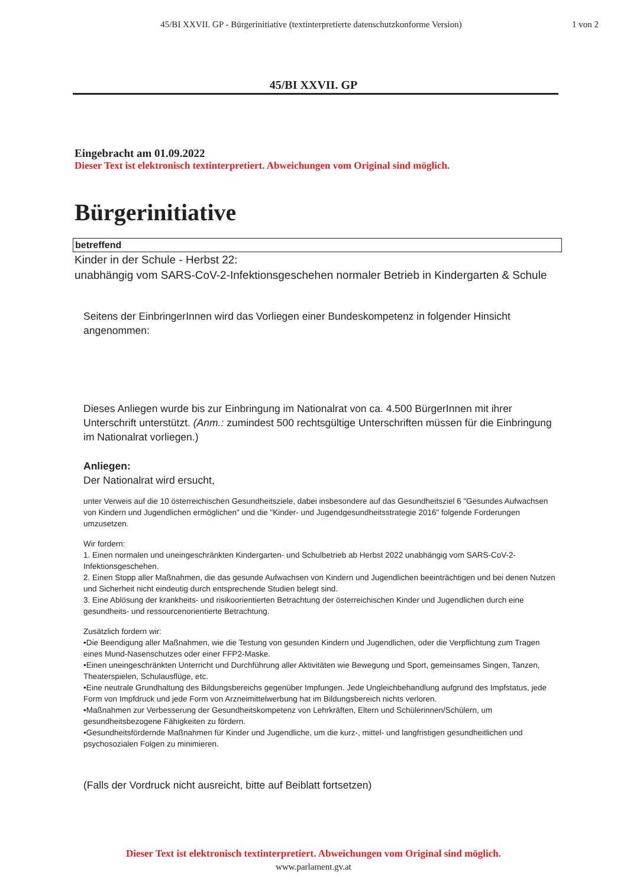45/BI XXVII. GP - Bürgerinitiative (textinterpretierte datenschutzkonforme Version)
1 von 2
45/BI XXVII. GP
Eingebracht am 01.09.2022
Dieser Text ist elektronisch textinterpretiert. Abweichungen vom Original sind möglich.
Bürgerinitiative
betreffend
Kinder in der Schule - Herbst 22:
unabhängig vom SARS-CoV-2-Infektionsgeschehen normaler Betrieb in Kindergarten & Schule
Seitens der EinbringerInnen wird das Vorliegen einer Bundeskompetenz in folgender Hinsicht angenommen:
Dieses Anliegen wurde bis zur Einbringung im Nationalrat von ca. 4.500 BürgerInnen mit ihrer Unterschrift unterstützt. (Anm.: zumindest 500 rechtsgültige Unterschriften müssen für die Einbringung im Nationalrat vorliegen.)
Anliegen:
Der Nationalrat wird ersucht,
unter Verweis auf die 10 österreichischen Gesundheitsziele, dabei insbesondere auf das Gesundheitsziel 6 "Gesundes Aufwachsen von Kindern und Jugendlichen ermöglichen" und die "Kinder- und Jugendgesundheitsstrategie 2016" folgende Forderungen umzusetzen.
Wir fordern:
1. Einen normalen und uneingeschränkten Kindergarten- und Schulbetrieb ab Herbst 2022 unabhängig vom SARS-CoV-2-Infektionsgeschehen.
2. Einen Stopp aller Maßnahmen, die das gesunde Aufwachsen von Kindern und Jugendlichen beeinträchtigen und bei denen Nutzen und Sicherheit nicht eindeutig durch entsprechende Studien belegt sind.
3. Eine Ablösung der krankheits- und risikoorientierten Betrachtung der österreichischen Kinder und Jugendlichen durch eine gesundheits- und ressourcenorientierte Betrachtung.
Zusätzlich fordern wir:
•Die Beendigung aller Maßnahmen, wie die Testung von gesunden Kindern und Jugendlichen, oder die Verpflichtung zum Tragen eines Mund-Nasenschutzes oder einer FFP2-Maske.
•Einen uneingeschränkten Unterricht und Durchführung aller Aktivitäten wie Bewegung und Sport, gemeinsames Singen, Tanzen, Theaterspielen, Schulausflüge, etc.
•Eine neutrale Grundhaltung des Bildungsbereichs gegenüber Impfungen. Jede Ungleichbehandlung aufgrund des Impfstatus, jede Form von Impfdruck und jede Form von Arzneimittelwerbung hat im Bildungsbereich nichts verloren.
•Maßnahmen zur Verbesserung der Gesundheitskompetenz von Lehrkräften, Eltern und Schülerinnen/Schülern, um gesundheitsbezogene Fähigkeiten zu fördern.
•Gesundheitsfördernde Maßnahmen für Kinder und Jugendliche, um die kurz-, mittel- und langfristigen gesundheitlichen und psychosozialen Folgen zu minimieren.
(Falls der Vordruck nicht ausreicht, bitte auf Beiblatt fortsetzen)
Dieser Text ist elektronisch textinterpretiert. Abweichungen vom Original sind möglich.
www.parlament.gv.at